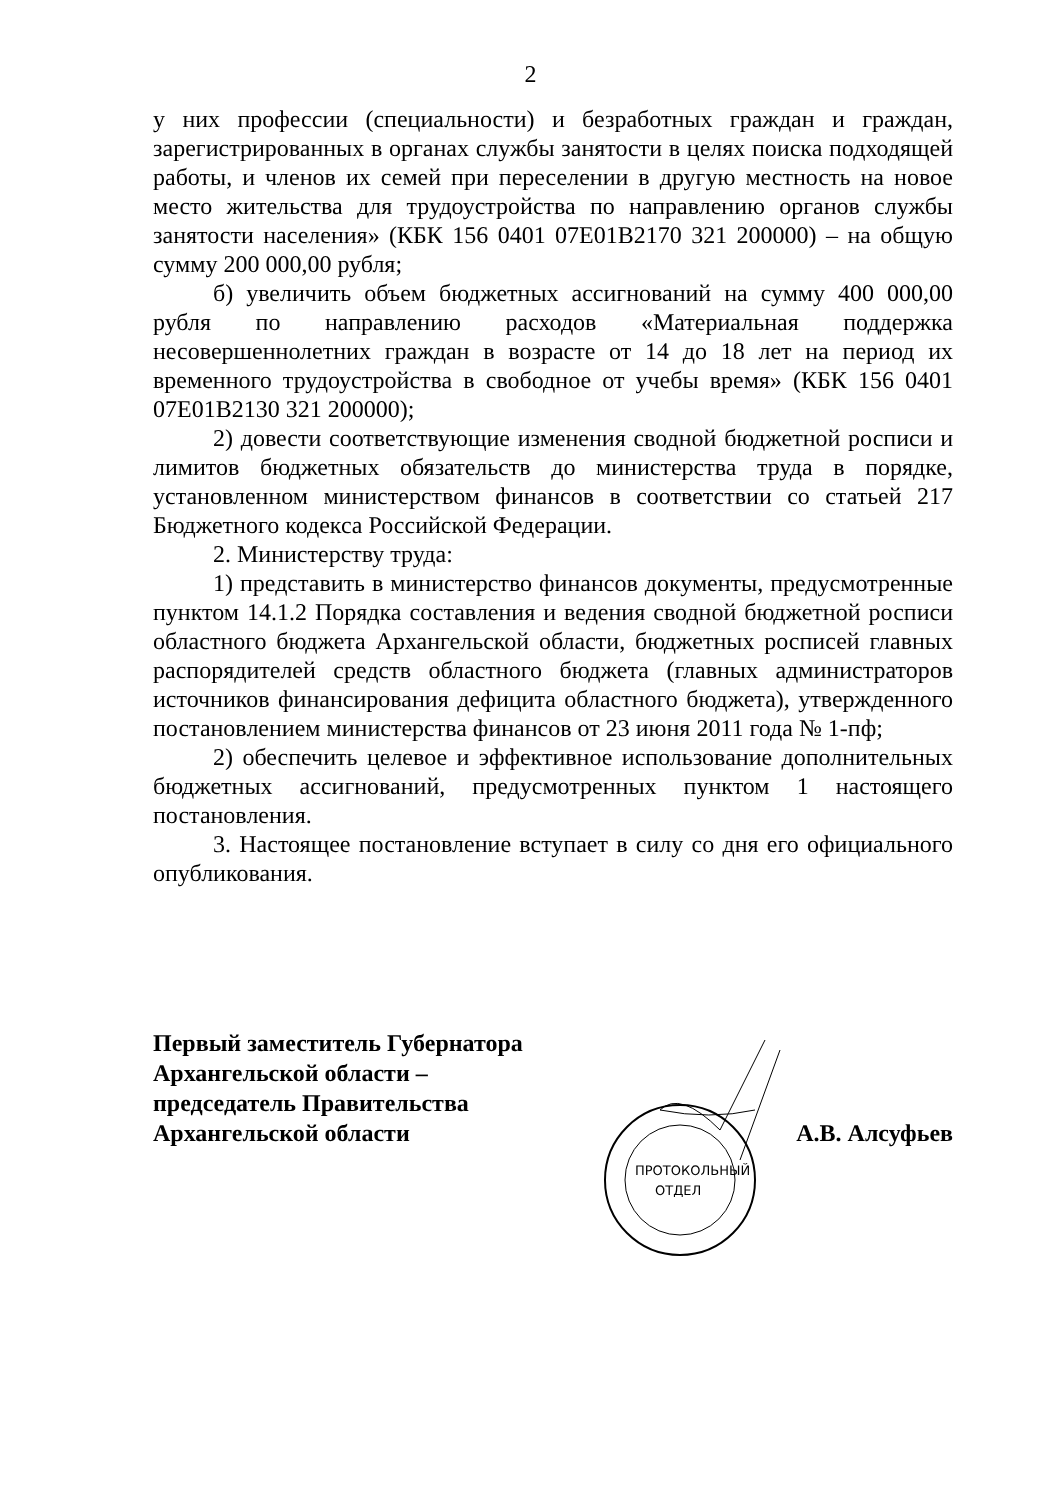2
у них профессии (специальности) и безработных граждан и граждан, зарегистрированных в органах службы занятости в целях поиска подходящей работы, и членов их семей при переселении в другую местность на новое место жительства для трудоустройства по направлению органов службы занятости населения» (КБК 156 0401 07Е01В2170 321 200000) – на общую сумму 200 000,00 рубля;
б) увеличить объем бюджетных ассигнований на сумму 400 000,00 рубля по направлению расходов «Материальная поддержка несовершеннолетних граждан в возрасте от 14 до 18 лет на период их временного трудоустройства в свободное от учебы время» (КБК 156 0401 07Е01В2130 321 200000);
2) довести соответствующие изменения сводной бюджетной росписи и лимитов бюджетных обязательств до министерства труда в порядке, установленном министерством финансов в соответствии со статьей 217 Бюджетного кодекса Российской Федерации.
2. Министерству труда:
1) представить в министерство финансов документы, предусмотренные пунктом 14.1.2 Порядка составления и ведения сводной бюджетной росписи областного бюджета Архангельской области, бюджетных росписей главных распорядителей средств областного бюджета (главных администраторов источников финансирования дефицита областного бюджета), утвержденного постановлением министерства финансов от 23 июня 2011 года № 1-пф;
2) обеспечить целевое и эффективное использование дополнительных бюджетных ассигнований, предусмотренных пунктом 1 настоящего постановления.
3. Настоящее постановление вступает в силу со дня его официального опубликования.
Первый заместитель Губернатора
Архангельской области –
председатель Правительства
Архангельской области
А.В. Алсуфьев
ПРОТОКОЛЬНЫЙ
ОТДЕЛ